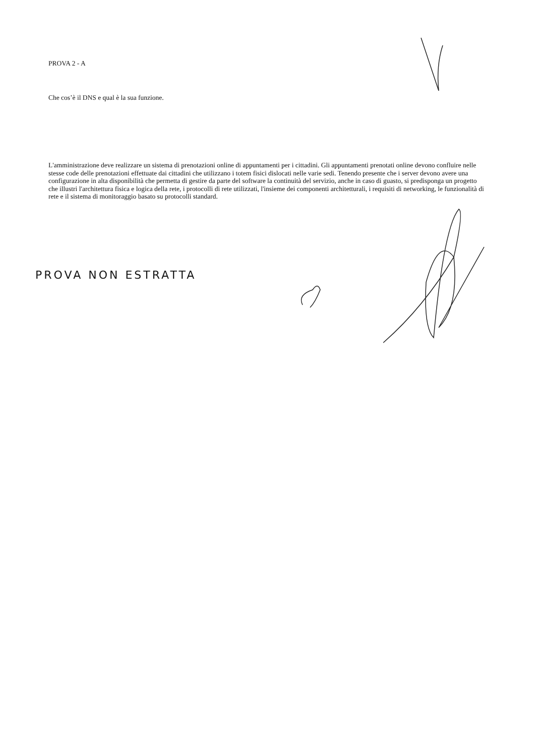PROVA 2 - A
Che cos’è il DNS e qual è la sua funzione.
L'amministrazione deve realizzare un sistema di prenotazioni online di appuntamenti per i cittadini. Gli appuntamenti prenotati online devono confluire nelle stesse code delle prenotazioni effettuate dai cittadini che utilizzano i totem fisici dislocati nelle varie sedi. Tenendo presente che i server devono avere una configurazione in alta disponibilità che permetta di gestire da parte del software la continuità del servizio, anche in caso di guasto, si predisponga un progetto che illustri l'architettura fisica e logica della rete, i protocolli di rete utilizzati, l'insieme dei componenti architetturali, i requisiti di networking, le funzionalità di rete e il sistema di monitoraggio basato su protocolli standard.
PROVA NON ESTRATTA